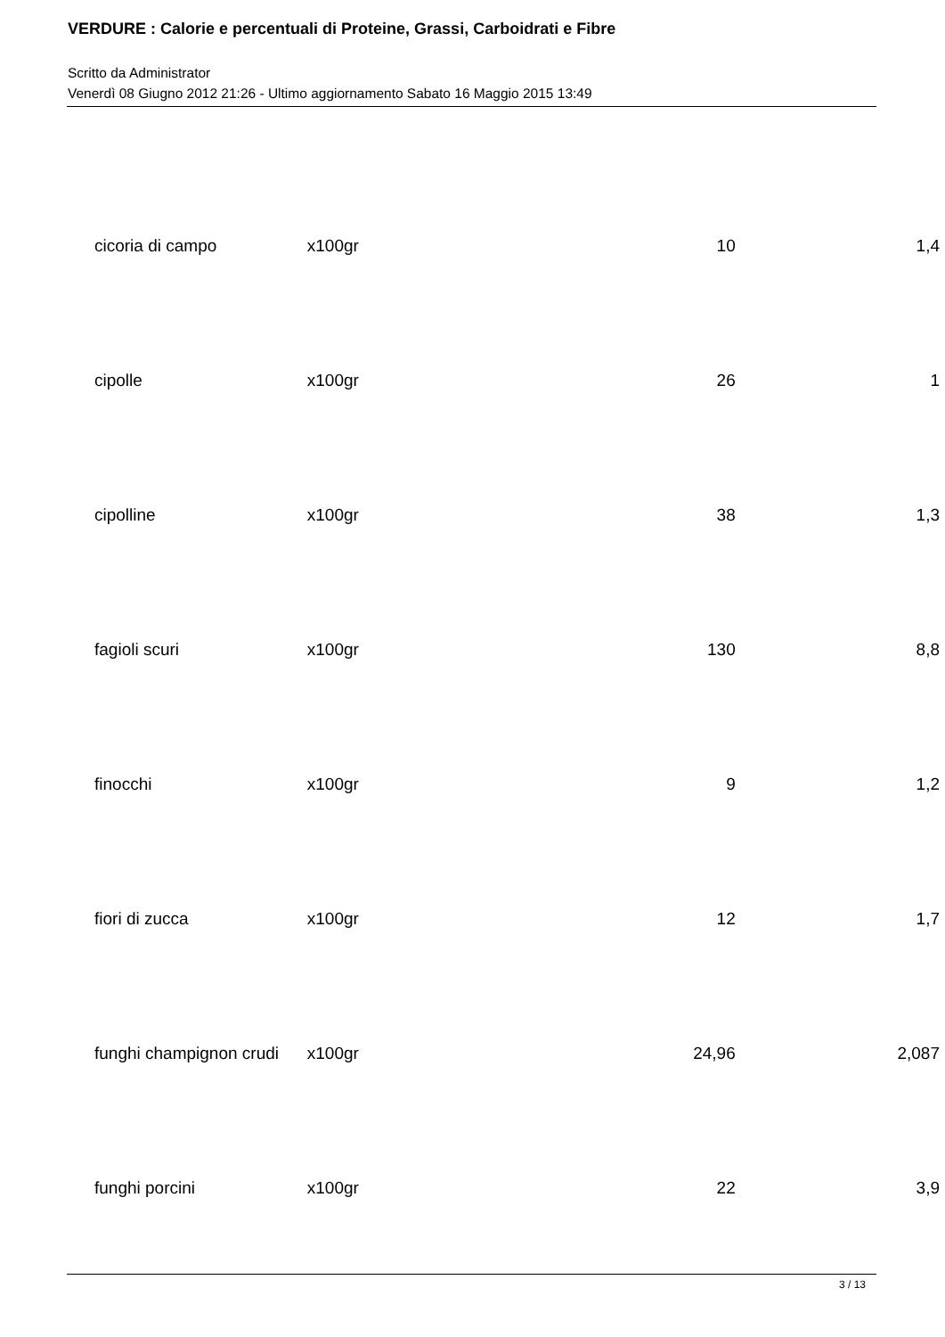VERDURE : Calorie e percentuali di Proteine, Grassi, Carboidrati e Fibre
Scritto da Administrator
Venerdì 08 Giugno 2012 21:26 - Ultimo aggiornamento Sabato 16 Maggio 2015 13:49
| cicoria di campo | x100gr | 10 | 1,4 |
| cipolle | x100gr | 26 | 1 |
| cipolline | x100gr | 38 | 1,3 |
| fagioli scuri | x100gr | 130 | 8,8 |
| finocchi | x100gr | 9 | 1,2 |
| fiori di zucca | x100gr | 12 | 1,7 |
| funghi champignon crudi | x100gr | 24,96 | 2,087 |
| funghi porcini | x100gr | 22 | 3,9 |
3 / 13